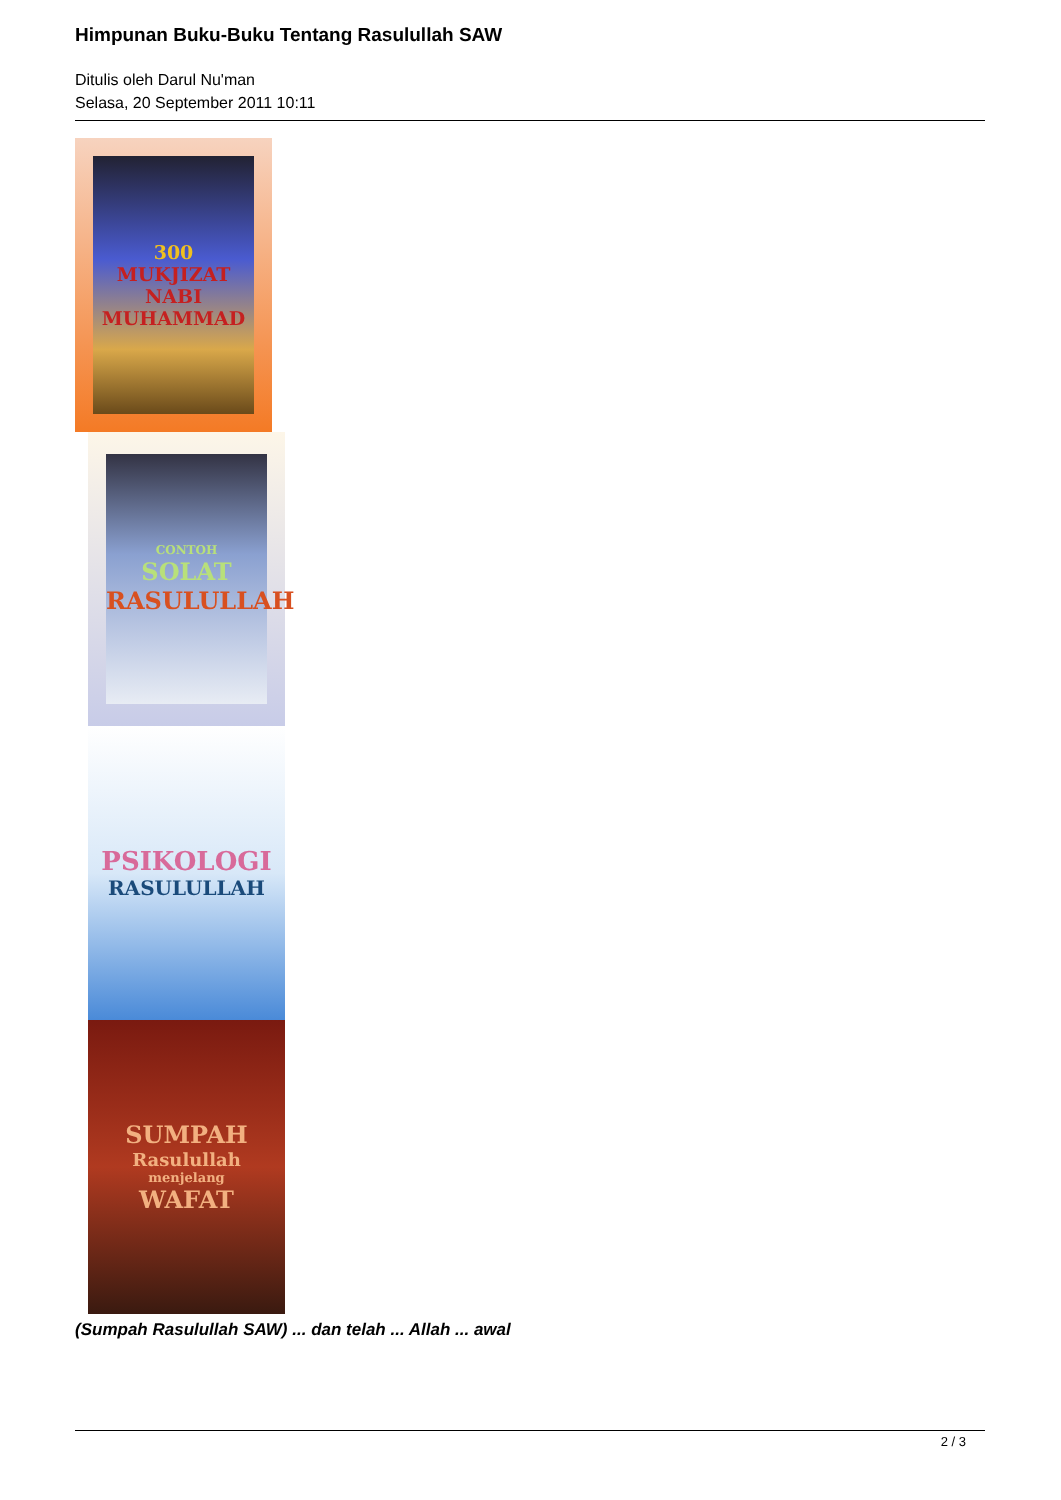Himpunan Buku-Buku Tentang Rasulullah SAW
Ditulis oleh Darul Nu'man
Selasa, 20 September 2011 10:11
300
MUKJIZAT
NABI MUHAMMAD
CONTOH
SOLAT
RASULULLAH
PSIKOLOGI
RASULULLAH
SUMPAH
Rasulullah
menjelang
WAFAT
(Sumpah Rasulullah SAW) ... dan telah ... Allah ... awal
2 / 3